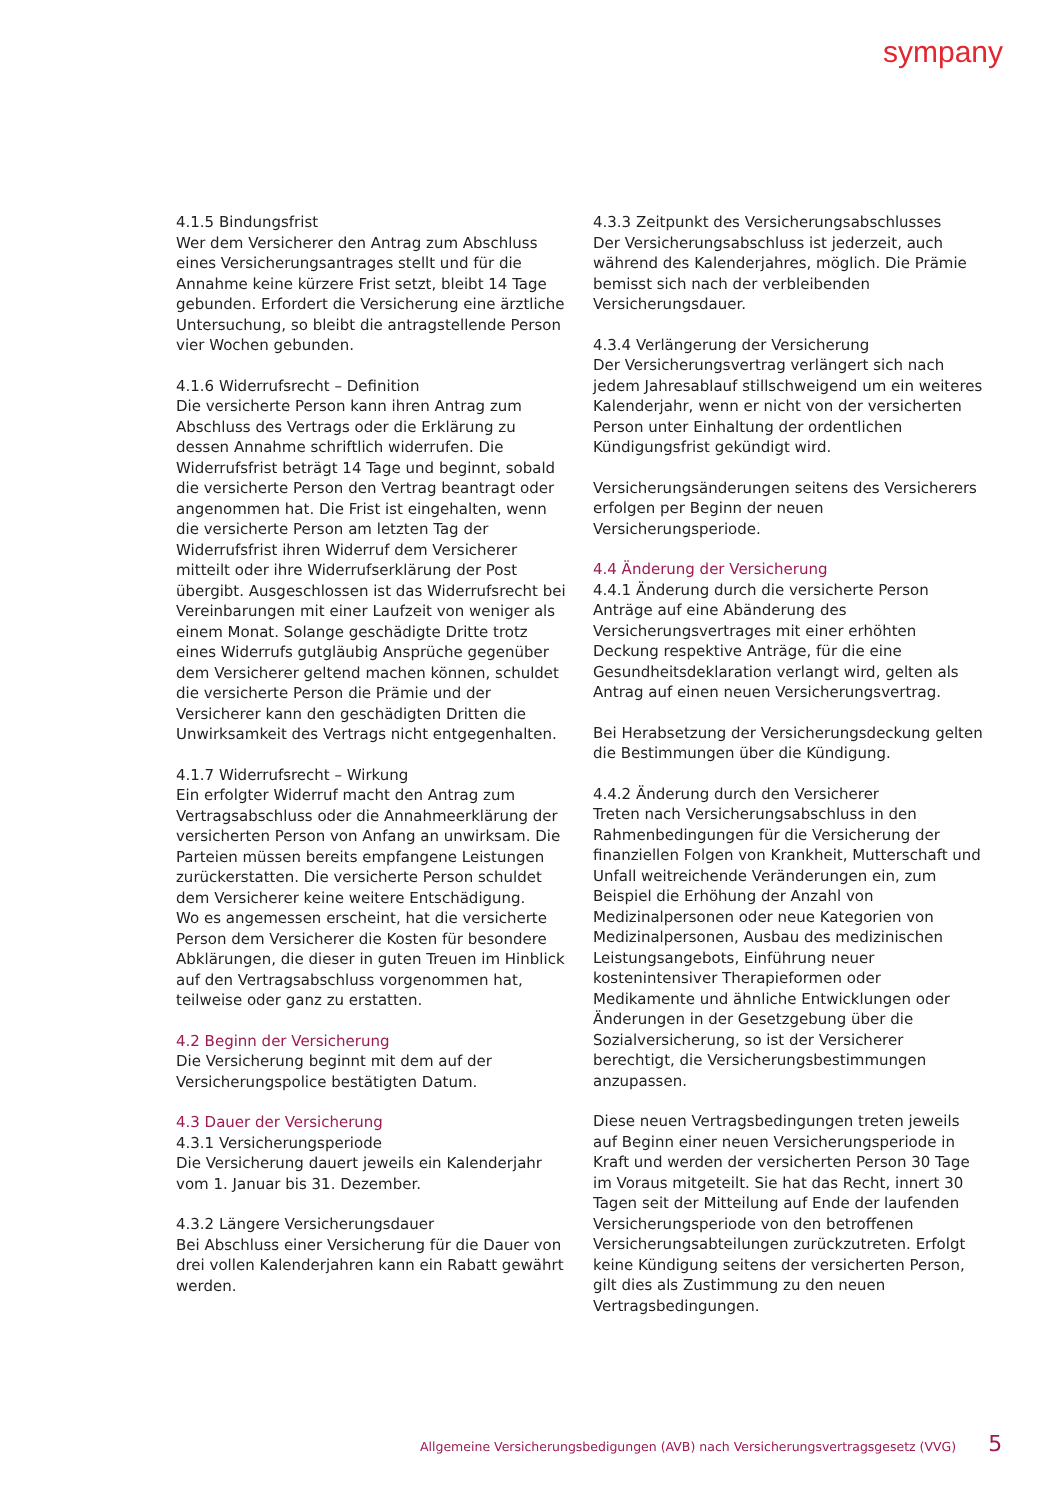sympany
4.1.5 Bindungsfrist
Wer dem Versicherer den Antrag zum Abschluss eines Versicherungsantrages stellt und für die Annahme keine kürzere Frist setzt, bleibt 14 Tage gebunden. Erfordert die Versicherung eine ärztliche Untersuchung, so bleibt die antragstellende Person vier Wochen gebunden.
4.1.6 Widerrufsrecht – Definition
Die versicherte Person kann ihren Antrag zum Abschluss des Vertrags oder die Erklärung zu dessen Annahme schriftlich widerrufen. Die Widerrufsfrist beträgt 14 Tage und beginnt, sobald die versicherte Person den Vertrag beantragt oder angenommen hat. Die Frist ist eingehalten, wenn die versicherte Person am letzten Tag der Widerrufsfrist ihren Widerruf dem Versicherer mitteilt oder ihre Widerrufserklärung der Post übergibt. Ausgeschlossen ist das Widerrufsrecht bei Vereinbarungen mit einer Laufzeit von weniger als einem Monat. Solange geschädigte Dritte trotz eines Widerrufs gutgläubig Ansprüche gegenüber dem Versicherer geltend machen können, schuldet die versicherte Person die Prämie und der Versicherer kann den geschädigten Dritten die Unwirksamkeit des Vertrags nicht entgegenhalten.
4.1.7 Widerrufsrecht – Wirkung
Ein erfolgter Widerruf macht den Antrag zum Vertragsabschluss oder die Annahmeerklärung der versicherten Person von Anfang an unwirksam. Die Parteien müssen bereits empfangene Leistungen zurückerstatten. Die versicherte Person schuldet dem Versicherer keine weitere Entschädigung.
Wo es angemessen erscheint, hat die versicherte Person dem Versicherer die Kosten für besondere Abklärungen, die dieser in guten Treuen im Hinblick auf den Vertragsabschluss vorgenommen hat, teilweise oder ganz zu erstatten.
4.2 Beginn der Versicherung
Die Versicherung beginnt mit dem auf der Versicherungspolice bestätigten Datum.
4.3 Dauer der Versicherung
4.3.1 Versicherungsperiode
Die Versicherung dauert jeweils ein Kalenderjahr vom 1. Januar bis 31. Dezember.
4.3.2 Längere Versicherungsdauer
Bei Abschluss einer Versicherung für die Dauer von drei vollen Kalenderjahren kann ein Rabatt gewährt werden.
4.3.3 Zeitpunkt des Versicherungsabschlusses
Der Versicherungsabschluss ist jederzeit, auch während des Kalenderjahres, möglich. Die Prämie bemisst sich nach der verbleibenden Versicherungsdauer.
4.3.4 Verlängerung der Versicherung
Der Versicherungsvertrag verlängert sich nach jedem Jahresablauf stillschweigend um ein weiteres Kalenderjahr, wenn er nicht von der versicherten Person unter Einhaltung der ordentlichen Kündigungsfrist gekündigt wird.
Versicherungsänderungen seitens des Versicherers erfolgen per Beginn der neuen Versicherungsperiode.
4.4 Änderung der Versicherung
4.4.1 Änderung durch die versicherte Person
Anträge auf eine Abänderung des Versicherungsvertrages mit einer erhöhten Deckung respektive Anträge, für die eine Gesundheitsdeklaration verlangt wird, gelten als Antrag auf einen neuen Versicherungsvertrag.
Bei Herabsetzung der Versicherungsdeckung gelten die Bestimmungen über die Kündigung.
4.4.2 Änderung durch den Versicherer
Treten nach Versicherungsabschluss in den Rahmenbedingungen für die Versicherung der finanziellen Folgen von Krankheit, Mutterschaft und Unfall weitreichende Veränderungen ein, zum Beispiel die Erhöhung der Anzahl von Medizinalpersonen oder neue Kategorien von Medizinalpersonen, Ausbau des medizinischen Leistungsangebots, Einführung neuer kostenintensiver Therapieformen oder Medikamente und ähnliche Entwicklungen oder Änderungen in der Gesetzgebung über die Sozialversicherung, so ist der Versicherer berechtigt, die Versicherungsbestimmungen anzupassen.
Diese neuen Vertragsbedingungen treten jeweils auf Beginn einer neuen Versicherungsperiode in Kraft und werden der versicherten Person 30 Tage im Voraus mitgeteilt. Sie hat das Recht, innert 30 Tagen seit der Mitteilung auf Ende der laufenden Versicherungsperiode von den betroffenen Versicherungsabteilungen zurückzutreten. Erfolgt keine Kündigung seitens der versicherten Person, gilt dies als Zustimmung zu den neuen Vertragsbedingungen.
Allgemeine Versicherungsbedigungen (AVB) nach Versicherungsvertragsgesetz (VVG) 5